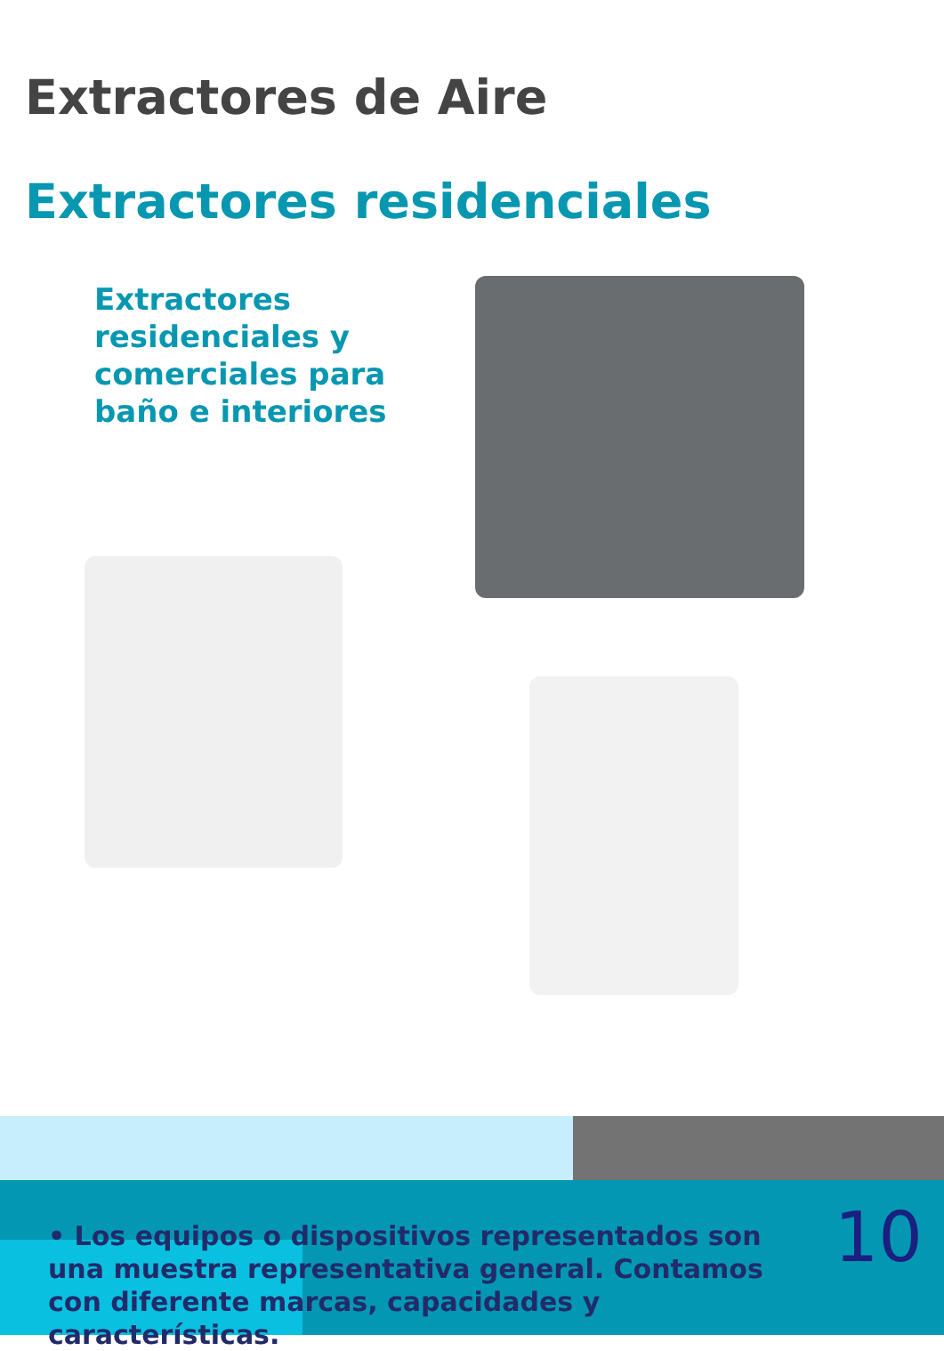Extractores de Aire
Extractores residenciales
Extractores residenciales y comerciales para baño e interiores
• Los equipos o dispositivos representados son una muestra representativa general. Contamos con diferente marcas, capacidades y características.
10